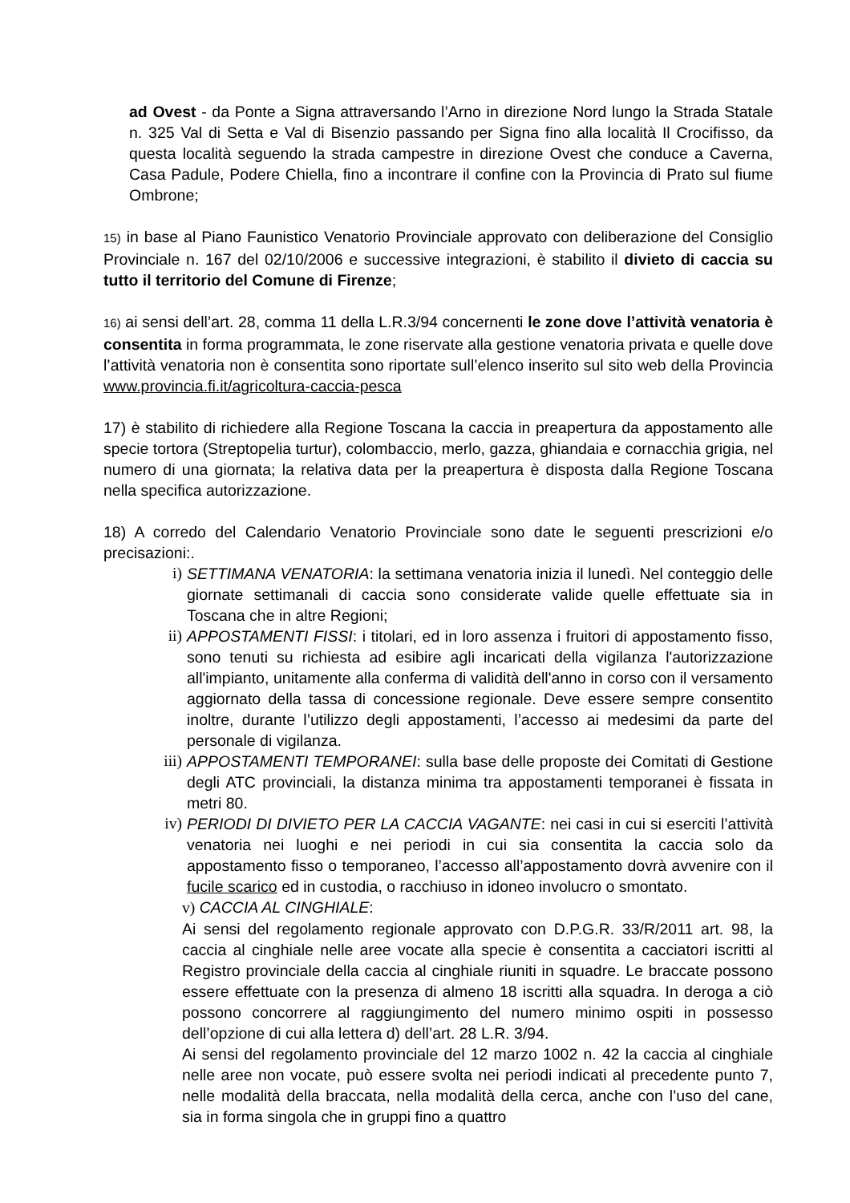ad Ovest - da Ponte a Signa attraversando l’Arno in direzione Nord lungo la Strada Statale n. 325 Val di Setta e Val di Bisenzio passando per Signa fino alla località Il Crocifisso, da questa località seguendo la strada campestre in direzione Ovest che conduce a Caverna, Casa Padule, Podere Chiella, fino a incontrare il confine con la Provincia di Prato sul fiume Ombrone;
15) in base al Piano Faunistico Venatorio Provinciale approvato con deliberazione del Consiglio Provinciale n. 167 del 02/10/2006 e successive integrazioni, è stabilito il divieto di caccia su tutto il territorio del Comune di Firenze;
16) ai sensi dell’art. 28, comma 11 della L.R.3/94 concernenti le zone dove l’attività venatoria è consentita in forma programmata, le zone riservate alla gestione venatoria privata e quelle dove l’attività venatoria non è consentita sono riportate sull’elenco inserito sul sito web della Provincia www.provincia.fi.it/agricoltura-caccia-pesca
17) è stabilito di richiedere alla Regione Toscana la caccia in preapertura da appostamento alle specie tortora (Streptopelia turtur), colombaccio, merlo, gazza, ghiandaia e cornacchia grigia, nel numero di una giornata; la relativa data per la preapertura è disposta dalla Regione Toscana nella specifica autorizzazione.
18) A corredo del Calendario Venatorio Provinciale sono date le seguenti prescrizioni e/o precisazioni:.
i) SETTIMANA VENATORIA: la settimana venatoria inizia il lunedì. Nel conteggio delle giornate settimanali di caccia sono considerate valide quelle effettuate sia in Toscana che in altre Regioni;
ii) APPOSTAMENTI FISSI: i titolari, ed in loro assenza i fruitori di appostamento fisso, sono tenuti su richiesta ad esibire agli incaricati della vigilanza l'autorizzazione all'impianto, unitamente alla conferma di validità dell'anno in corso con il versamento aggiornato della tassa di concessione regionale. Deve essere sempre consentito inoltre, durante l’utilizzo degli appostamenti, l’accesso ai medesimi da parte del personale di vigilanza.
iii) APPOSTAMENTI TEMPORANEI: sulla base delle proposte dei Comitati di Gestione degli ATC provinciali, la distanza minima tra appostamenti temporanei è fissata in metri 80.
iv) PERIODI DI DIVIETO PER LA CACCIA VAGANTE: nei casi in cui si eserciti l’attività venatoria nei luoghi e nei periodi in cui sia consentita la caccia solo da appostamento fisso o temporaneo, l’accesso all’appostamento dovrà avvenire con il fucile scarico ed in custodia, o racchiuso in idoneo involucro o smontato.
v) CACCIA AL CINGHIALE:
Ai sensi del regolamento regionale approvato con D.P.G.R. 33/R/2011 art. 98, la caccia al cinghiale nelle aree vocate alla specie è consentita a cacciatori iscritti al Registro provinciale della caccia al cinghiale riuniti in squadre. Le braccate possono essere effettuate con la presenza di almeno 18 iscritti alla squadra. In deroga a ciò possono concorrere al raggiungimento del numero minimo ospiti in possesso dell’opzione di cui alla lettera d) dell’art. 28 L.R. 3/94.
Ai sensi del regolamento provinciale del 12 marzo 1002 n. 42 la caccia al cinghiale nelle aree non vocate, può essere svolta nei periodi indicati al precedente punto 7, nelle modalità della braccata, nella modalità della cerca, anche con l’uso del cane, sia in forma singola che in gruppi fino a quattro